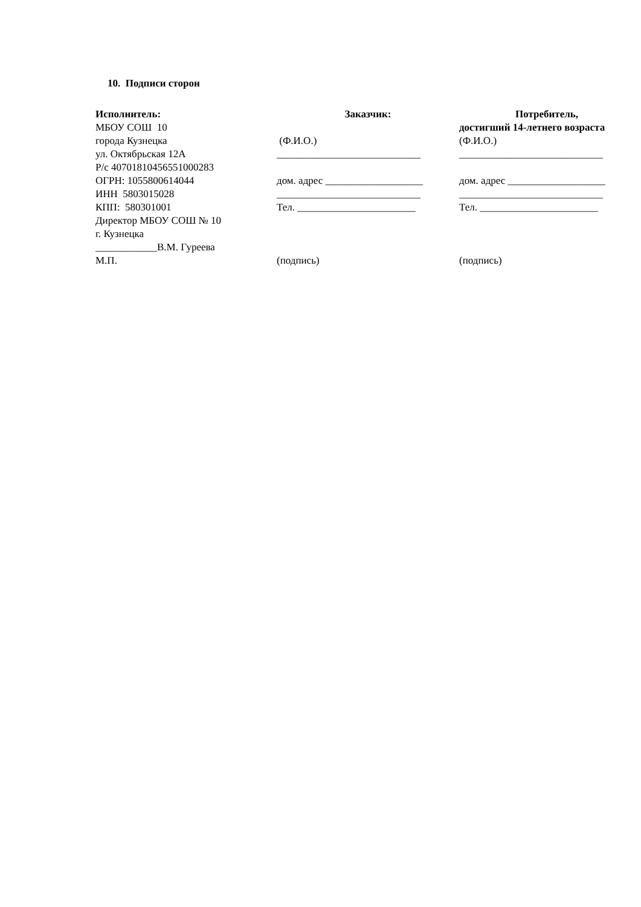10. Подписи сторон
Исполнитель:
МБОУ СОШ 10
города Кузнецка
ул. Октябрьская 12А
Р/с 40701810456551000283
ОГРН: 1055800614044
ИНН 5803015028
КПП: 580301001
Директор МБОУ СОШ № 10
г. Кузнецка
____________В.М. Гуреева
М.П.
Заказчик:
(Ф.И.О.)
____________________________
дом. адрес ___________________
____________________________
Тел. _______________________
(подпись)
Потребитель,
достигший 14-летнего возраста
(Ф.И.О.)
____________________________
дом. адрес ___________________
____________________________
Тел. _______________________
(подпись)